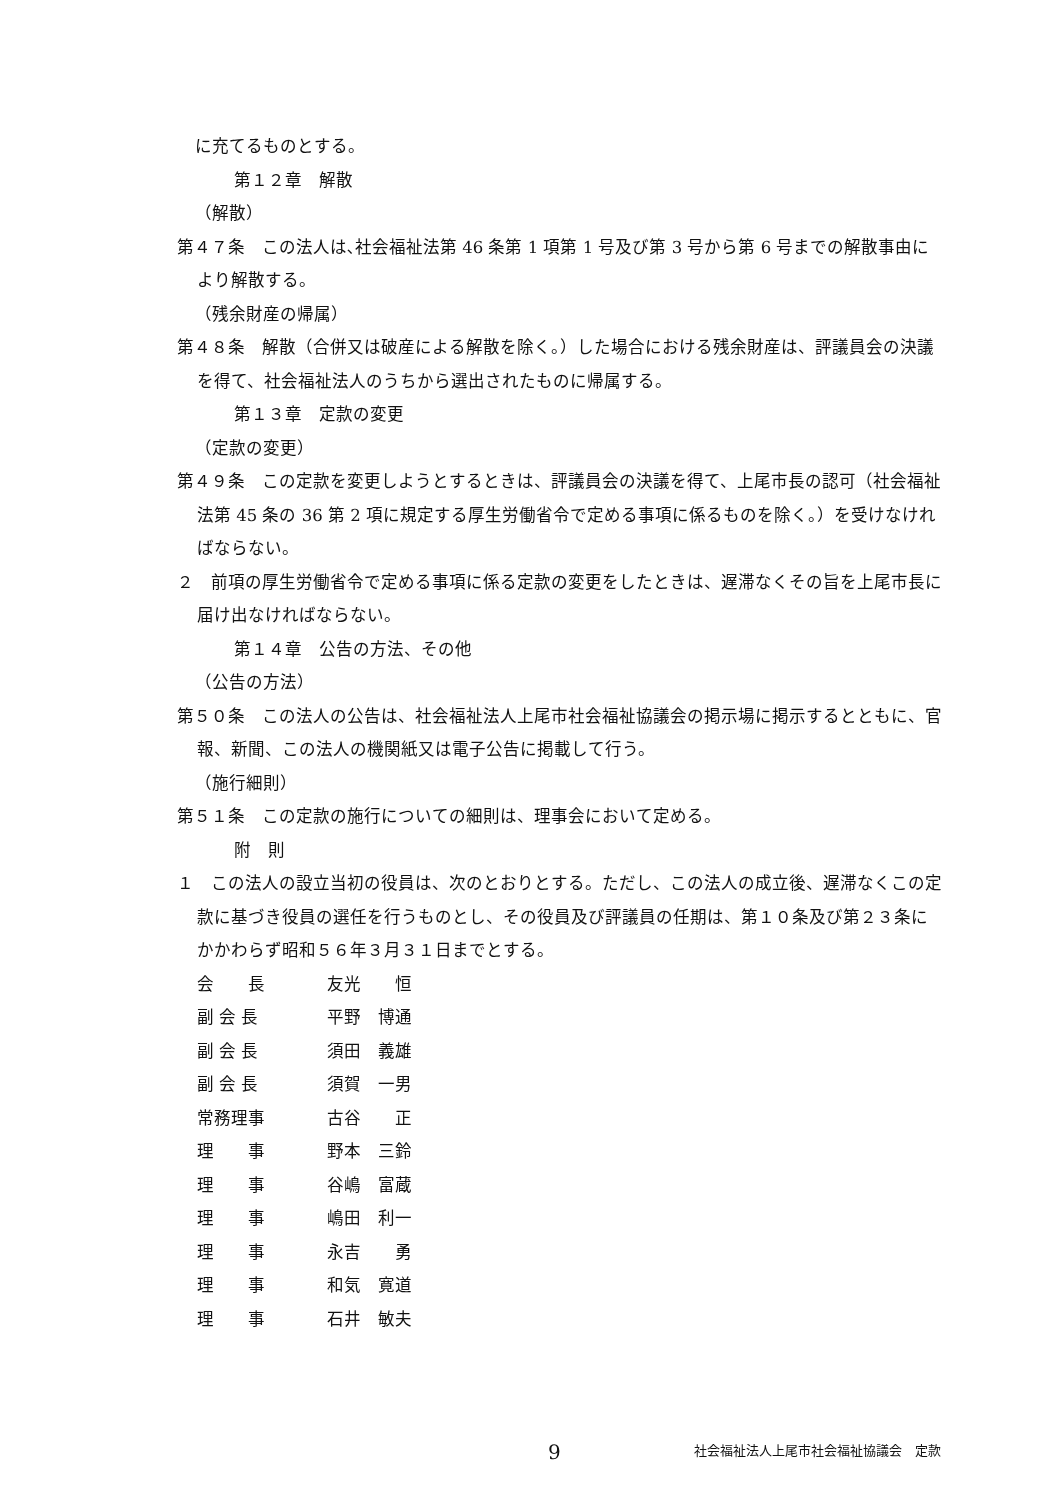に充てるものとする。
第１２章　解散
（解散）
第４７条　この法人は､社会福祉法第 46 条第 1 項第 1 号及び第 3 号から第 6 号までの解散事由により解散する。
（残余財産の帰属）
第４８条　解散（合併又は破産による解散を除く。）した場合における残余財産は、評議員会の決議を得て、社会福祉法人のうちから選出されたものに帰属する。
第１３章　定款の変更
（定款の変更）
第４９条　この定款を変更しようとするときは、評議員会の決議を得て、上尾市長の認可（社会福祉法第 45 条の 36 第 2 項に規定する厚生労働省令で定める事項に係るものを除く。）を受けなければならない。
２　前項の厚生労働省令で定める事項に係る定款の変更をしたときは、遅滞なくその旨を上尾市長に届け出なければならない。
第１４章　公告の方法、その他
（公告の方法）
第５０条　この法人の公告は、社会福祉法人上尾市社会福祉協議会の掲示場に掲示するとともに、官報、新聞、この法人の機関紙又は電子公告に掲載して行う。
（施行細則）
第５１条　この定款の施行についての細則は、理事会において定める。
附　則
１　この法人の設立当初の役員は、次のとおりとする。ただし、この法人の成立後、遅滞なくこの定款に基づき役員の選任を行うものとし、その役員及び評議員の任期は、第１０条及び第２３条にかかわらず昭和５６年３月３１日までとする。
会　　長 友光　　恒
副 会 長 平野　博通
副 会 長 須田　義雄
副 会 長 須賀　一男
常務理事 古谷　　正
理　　事 野本　三鈴
理　　事 谷嶋　富蔵
理　　事 嶋田　利一
理　　事 永吉　　勇
理　　事 和気　寛道
理　　事 石井　敏夫
9 社会福祉法人上尾市社会福祉協議会　定款